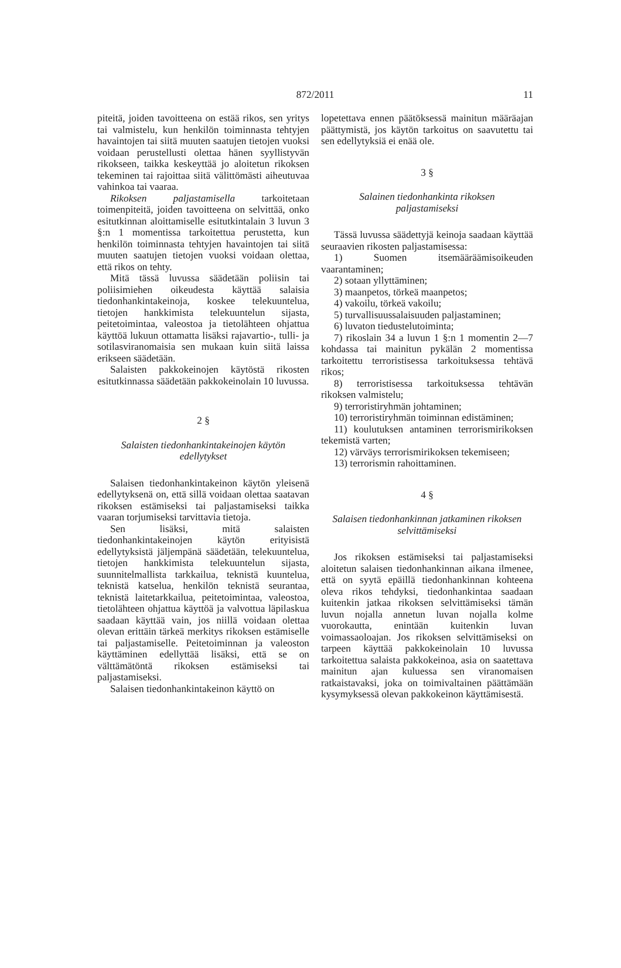872/2011
11
piteitä, joiden tavoitteena on estää rikos, sen yritys tai valmistelu, kun henkilön toiminnasta tehtyjen havaintojen tai siitä muuten saatujen tietojen vuoksi voidaan perustellusti olettaa hänen syyllistyvän rikokseen, taikka keskeyttää jo aloitetun rikoksen tekeminen tai rajoittaa siitä välittömästi aiheutuvaa vahinkoa tai vaaraa.
Rikoksen paljastamisella tarkoitetaan toimenpiteitä, joiden tavoitteena on selvittää, onko esitutkinnan aloittamiselle esitutkintalain 3 luvun 3 §:n 1 momentissa tarkoitettua perustetta, kun henkilön toiminnasta tehtyjen havaintojen tai siitä muuten saatujen tietojen vuoksi voidaan olettaa, että rikos on tehty.
Mitä tässä luvussa säädetään poliisin tai poliisimiehen oikeudesta käyttää salaisia tiedonhankintakeinoja, koskee telekuuntelua, tietojen hankkimista telekuuntelun sijasta, peitetoimintaa, valeostoa ja tietolähteen ohjattua käyttöä lukuun ottamatta lisäksi rajavartio-, tulli- ja sotilasviranomaisia sen mukaan kuin siitä laissa erikseen säädetään.
Salaisten pakkokeinojen käytöstä rikosten esitutkinnassa säädetään pakkokeinolain 10 luvussa.
2 §
Salaisten tiedonhankintakeinojen käytön edellytykset
Salaisen tiedonhankintakeinon käytön yleisenä edellytyksenä on, että sillä voidaan olettaa saatavan rikoksen estämiseksi tai paljastamiseksi taikka vaaran torjumiseksi tarvittavia tietoja.
Sen lisäksi, mitä salaisten tiedonhankintakeinojen käytön erityisistä edellytyksistä jäljempänä säädetään, telekuuntelua, tietojen hankkimista telekuuntelun sijasta, suunnitelmallista tarkkailua, teknistä kuuntelua, teknistä katselua, henkilön teknistä seurantaa, teknistä laitetarkkailua, peitetoimintaa, valeostoa, tietolähteen ohjattua käyttöä ja valvottua läpilaskua saadaan käyttää vain, jos niillä voidaan olettaa olevan erittäin tärkeä merkitys rikoksen estämiselle tai paljastamiselle. Peitetoiminnan ja valeoston käyttäminen edellyttää lisäksi, että se on välttämätöntä rikoksen estämiseksi tai paljastamiseksi.
Salaisen tiedonhankintakeinon käyttö on
lopetettava ennen päätöksessä mainitun määräajan päättymistä, jos käytön tarkoitus on saavutettu tai sen edellytyksiä ei enää ole.
3 §
Salainen tiedonhankinta rikoksen paljastamiseksi
Tässä luvussa säädettyjä keinoja saadaan käyttää seuraavien rikosten paljastamisessa:
1) Suomen itsemääräämisoikeuden vaarantaminen;
2) sotaan yllyttäminen;
3) maanpetos, törkeä maanpetos;
4) vakoilu, törkeä vakoilu;
5) turvallisuussalaisuuden paljastaminen;
6) luvaton tiedustelutoiminta;
7) rikoslain 34 a luvun 1 §:n 1 momentin 2—7 kohdassa tai mainitun pykälän 2 momentissa tarkoitettu terroristisessa tarkoituksessa tehtävä rikos;
8) terroristisessa tarkoituksessa tehtävän rikoksen valmistelu;
9) terroristiryhmän johtaminen;
10) terroristiryhmän toiminnan edistäminen;
11) koulutuksen antaminen terrorismirikoksen tekemistä varten;
12) värväys terrorismirikoksen tekemiseen;
13) terrorismin rahoittaminen.
4 §
Salaisen tiedonhankinnan jatkaminen rikoksen selvittämiseksi
Jos rikoksen estämiseksi tai paljastamiseksi aloitetun salaisen tiedonhankinnan aikana ilmenee, että on syytä epäillä tiedonhankinnan kohteena oleva rikos tehdyksi, tiedonhankintaa saadaan kuitenkin jatkaa rikoksen selvittämiseksi tämän luvun nojalla annetun luvan nojalla kolme vuorokautta, enintään kuitenkin luvan voimassaoloajan. Jos rikoksen selvittämiseksi on tarpeen käyttää pakkokeinolain 10 luvussa tarkoitettua salaista pakkokeinoa, asia on saatettava mainitun ajan kuluessa sen viranomaisen ratkaistavaksi, joka on toimivaltainen päättämään kysymyksessä olevan pakkokeinon käyttämisestä.